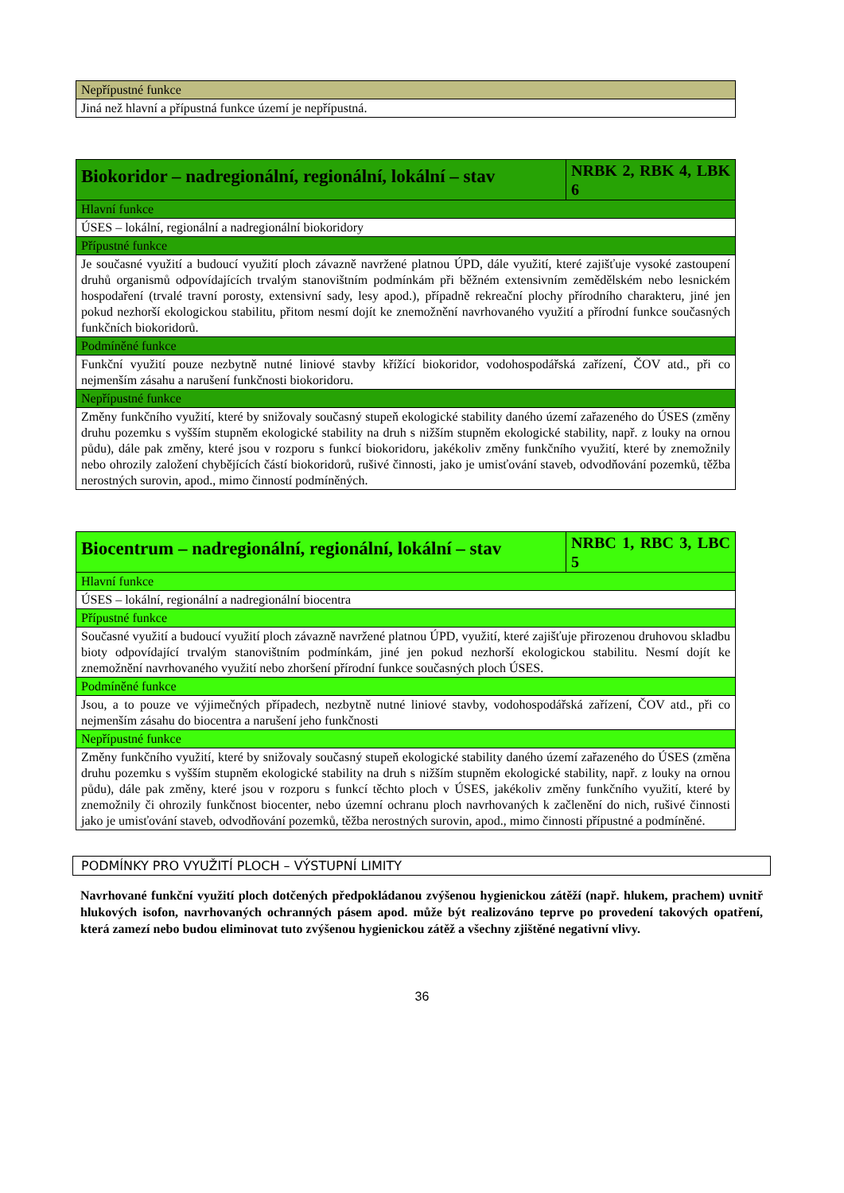| Nepřípustné funkce |
| Jiná než hlavní a přípustná funkce území je nepřípustná. |
| Biokoridor – nadregionální, regionální, lokální – stav | NRBK 2, RBK 4, LBK 6 |
| Hlavní funkce | |
| ÚSES – lokální, regionální a nadregionální biokoridory | |
| Přípustné funkce | |
| Je současné využití a budoucí využití ploch závazně navržené platnou ÚPD, dále využití, které zajišťuje vysoké zastoupení druhů organismů odpovídajících trvalým stanovištním podmínkám při běžném extensivním zemědělském nebo lesnickém hospodaření (trvalé travní porosty, extensivní sady, lesy apod.), případně rekreační plochy přírodního charakteru, jiné jen pokud nezhorší ekologickou stabilitu, přitom nesmí dojít ke znemožnění navrhovaného využití a přírodní funkce současných funkčních biokoridorů. | |
| Podmíněné funkce | |
| Funkční využití pouze nezbytně nutné liniové stavby křížící biokoridor, vodohospodářská zařízení, ČOV atd., při co nejmenším zásahu a narušení funkčnosti biokoridoru. | |
| Nepřípustné funkce | |
| Změny funkčního využití, které by snižovaly současný stupeň ekologické stability daného území zařazeného do ÚSES (změny druhu pozemku s vyšším stupněm ekologické stability na druh s nižším stupněm ekologické stability, např. z louky na ornou půdu), dále pak změny, které jsou v rozporu s funkcí biokoridoru, jakékoliv změny funkčního využití, které by znemožnily nebo ohrozily založení chybějících částí biokoridorů, rušivé činnosti, jako je umisťování staveb, odvodňování pozemků, těžba nerostných surovin, apod., mimo činností podmíněných. | |
| Biocentrum – nadregionální, regionální, lokální – stav | NRBC 1, RBC 3, LBC 5 |
| Hlavní funkce | |
| ÚSES – lokální, regionální a nadregionální biocentra | |
| Přípustné funkce | |
| Současné využití a budoucí využití ploch závazně navržené platnou ÚPD, využití, které zajišťuje přirozenou druhovou skladbu bioty odpovídající trvalým stanovištním podmínkám, jiné jen pokud nezhorší ekologickou stabilitu. Nesmí dojít ke znemožnění navrhovaného využití nebo zhoršení přírodní funkce současných ploch ÚSES. | |
| Podmíněné funkce | |
| Jsou, a to pouze ve výjimečných případech, nezbytně nutné liniové stavby, vodohospodářská zařízení, ČOV atd., při co nejmenším zásahu do biocentra a narušení jeho funkčnosti | |
| Nepřípustné funkce | |
| Změny funkčního využití, které by snižovaly současný stupeň ekologické stability daného území zařazeného do ÚSES (změna druhu pozemku s vyšším stupněm ekologické stability na druh s nižším stupněm ekologické stability, např. z louky na ornou půdu), dále pak změny, které jsou v rozporu s funkcí těchto ploch v ÚSES, jakékoliv změny funkčního využití, které by znemožnily či ohrozily funkčnost biocenter, nebo územní ochranu ploch navrhovaných k začlenění do nich, rušivé činnosti jako je umisťování staveb, odvodňování pozemků, těžba nerostných surovin, apod., mimo činnosti přípustné a podmíněné. | |
PODMÍNKY PRO VYUŽITÍ PLOCH – VÝSTUPNÍ LIMITY
Navrhované funkční využití ploch dotčených předpokládanou zvýšenou hygienickou zátěží (např. hlukem, prachem) uvnitř hlukových isofon, navrhovaných ochranných pásem apod. může být realizováno teprve po provedení takových opatření, která zamezí nebo budou eliminovat tuto zvýšenou hygienickou zátěž a všechny zjištěné negativní vlivy.
36